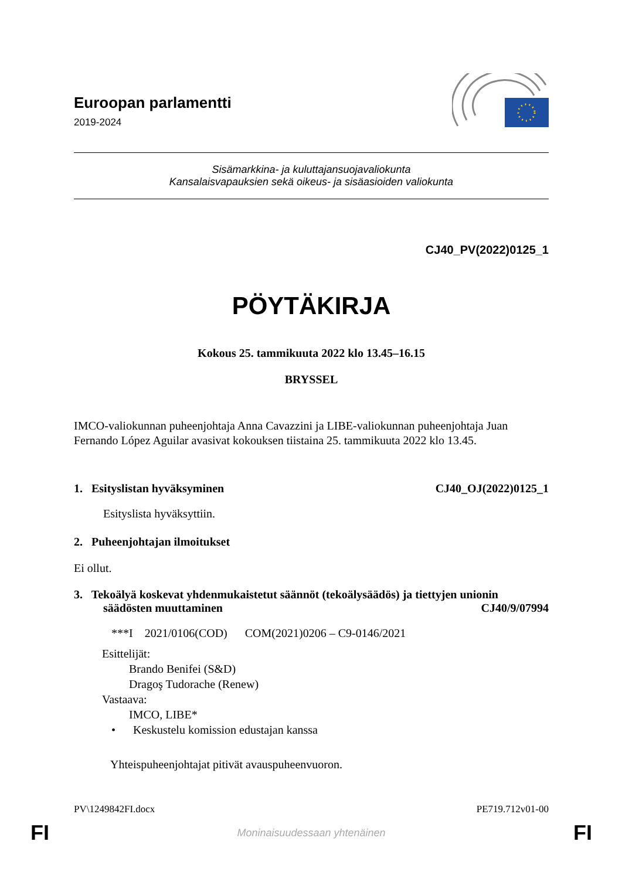Euroopan parlamentti
2019-2024
Sisämarkkina- ja kuluttajansuojavaliokunta
Kansalaisvapauksien sekä oikeus- ja sisäasioiden valiokunta
CJ40_PV(2022)0125_1
PÖYTÄKIRJA
Kokous 25. tammikuuta 2022 klo 13.45–16.15
BRYSSEL
IMCO-valiokunnan puheenjohtaja Anna Cavazzini ja LIBE-valiokunnan puheenjohtaja Juan Fernando López Aguilar avasivat kokouksen tiistaina 25. tammikuuta 2022 klo 13.45.
1. Esityslistan hyväksyminen CJ40_OJ(2022)0125_1
Esityslista hyväksyttiin.
2. Puheenjohtajan ilmoitukset
Ei ollut.
3. Tekoälyä koskevat yhdenmukaistetut säännöt (tekoälysäädös) ja tiettyjen unionin
säädösten muuttaminen CJ40/9/07994
***I 2021/0106(COD) COM(2021)0206 – C9-0146/2021
Esittelijät:
Brando Benifei (S&D)
Dragoş Tudorache (Renew)
Vastaava:
IMCO, LIBE*
• Keskustelu komission edustajan kanssa
Yhteispuheenjohtajat pitivät avauspuheenvuoron.
PV\1249842FI.docx PE719.712v01-00
FI Moninaisuudessaan yhtenäinen FI